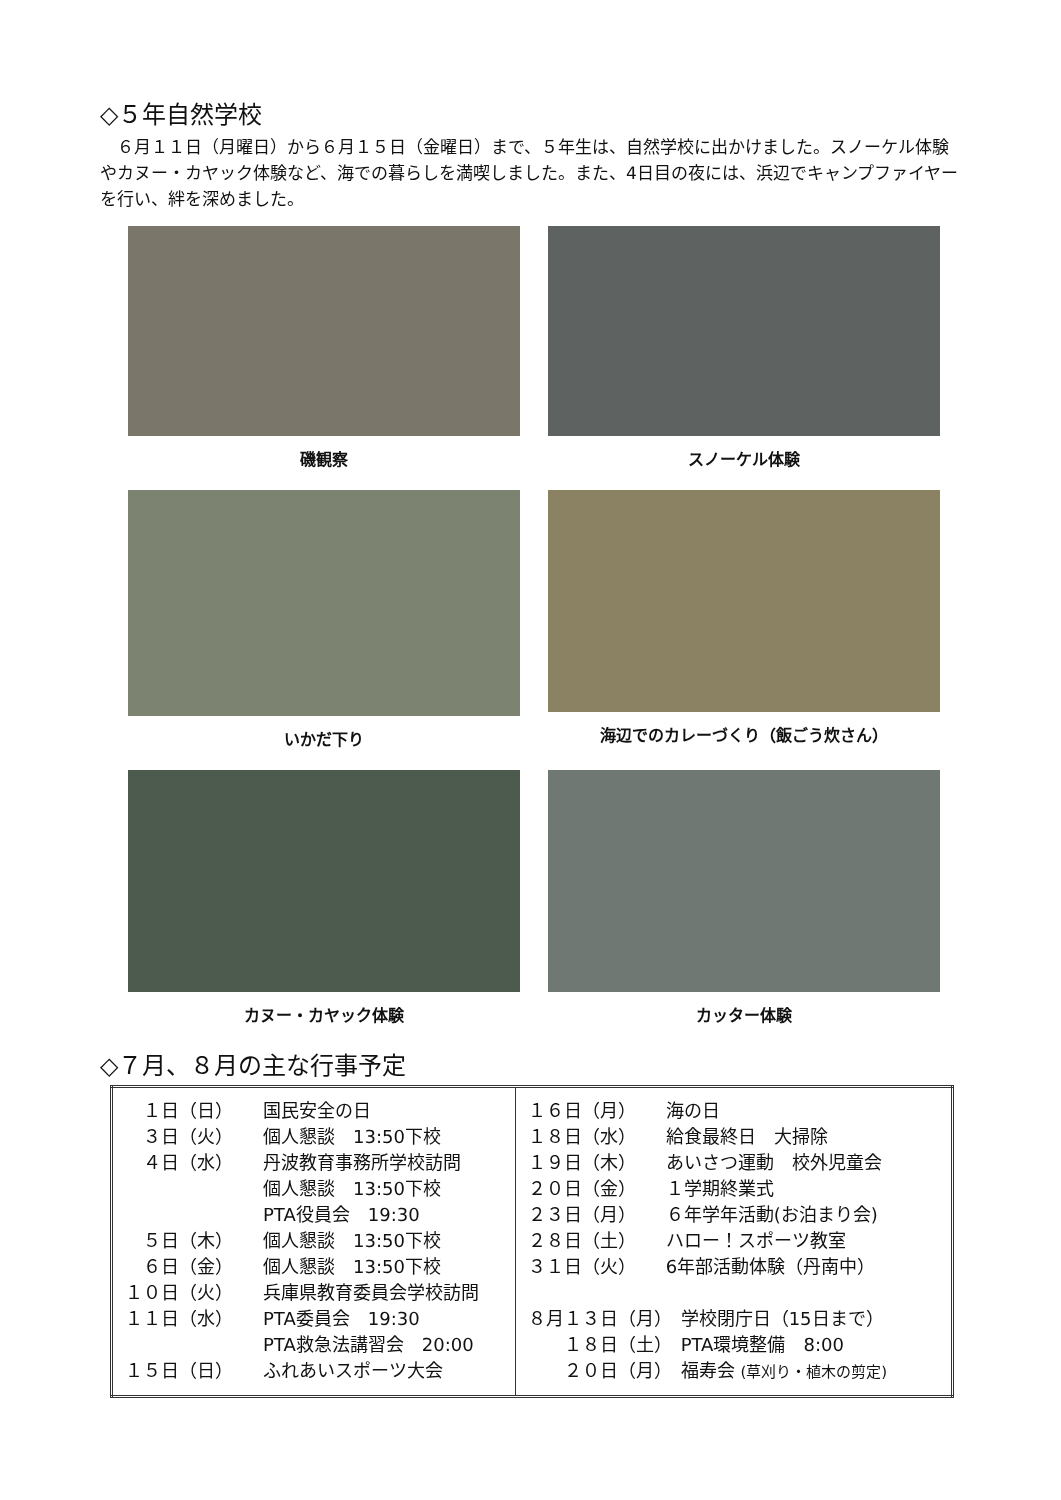◇５年自然学校
　６月１１日（月曜日）から６月１５日（金曜日）まで、５年生は、自然学校に出かけました。スノーケル体験やカヌー・カヤック体験など、海での暮らしを満喫しました。また、4日目の夜には、浜辺でキャンプファイヤーを行い、絆を深めました。
磯観察
スノーケル体験
いかだ下り
海辺でのカレーづくり（飯ごう炊さん）
カヌー・カヤック体験
カッター体験
◇７月、８月の主な行事予定
| １日（日） 国民安全の日 ３日（火） 個人懇談 13:50下校 ４日（水） 丹波教育事務所学校訪問 個人懇談 13:50下校 PTA役員会 19:30 ５日（木） 個人懇談 13:50下校 ６日（金） 個人懇談 13:50下校 １０日（火） 兵庫県教育委員会学校訪問 １１日（水） PTA委員会 19:30 PTA救急法講習会 20:00 １５日（日） ふれあいスポーツ大会 | １６日（月） 海の日 １８日（水） 給食最終日 大掃除 １９日（木） あいさつ運動 校外児童会 ２０日（金） １学期終業式 ２３日（月） ６年学年活動(お泊まり会) ２８日（土） ハロー！スポーツ教室 ３１日（火） 6年部活動体験（丹南中） ８月１３日（月） 学校閉庁日（15日まで） １８日（土） PTA環境整備 8:00 ２０日（月） 福寿会 (草刈り・植木の剪定) |